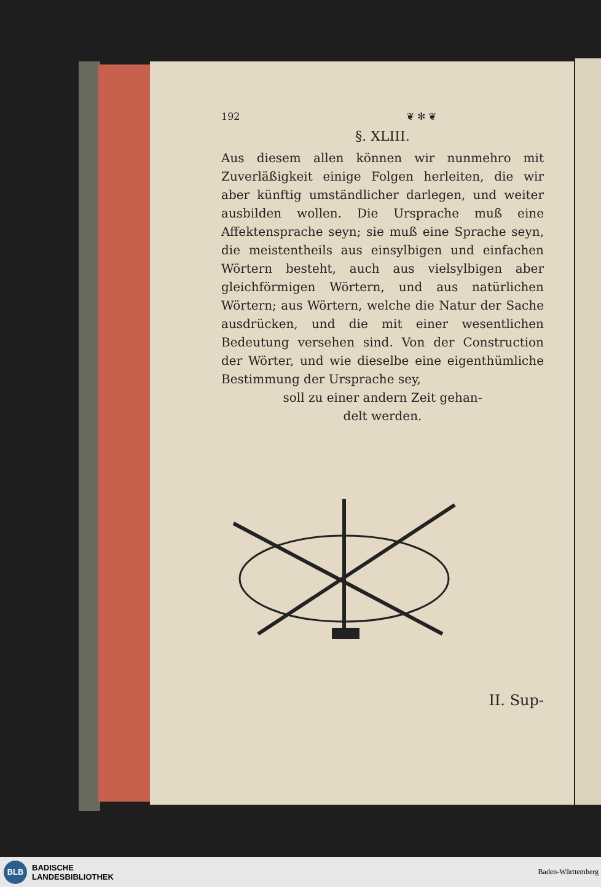192 ❦ ✻ ❦
§. XLIII.
Aus diesem allen können wir nunmehro mit Zuverläßigkeit einige Folgen herleiten, die wir aber künftig umständlicher darlegen, und weiter ausbilden wollen. Die Ursprache muß eine Affektensprache seyn; sie muß eine Sprache seyn, die meistentheils aus einsylbigen und einfachen Wörtern besteht, auch aus vielsylbigen aber gleichförmigen Wörtern, und aus natürlichen Wörtern; aus Wörtern, welche die Natur der Sache ausdrücken, und die mit einer wesentlichen Bedeutung versehen sind. Von der Construction der Wörter, und wie dieselbe eine eigenthümliche Bestimmung der Ursprache sey,
soll zu einer andern Zeit gehan-
delt werden.
II. Sup-
BLB
BADISCHE
LANDESBIBLIOTHEK
Baden-Württemberg